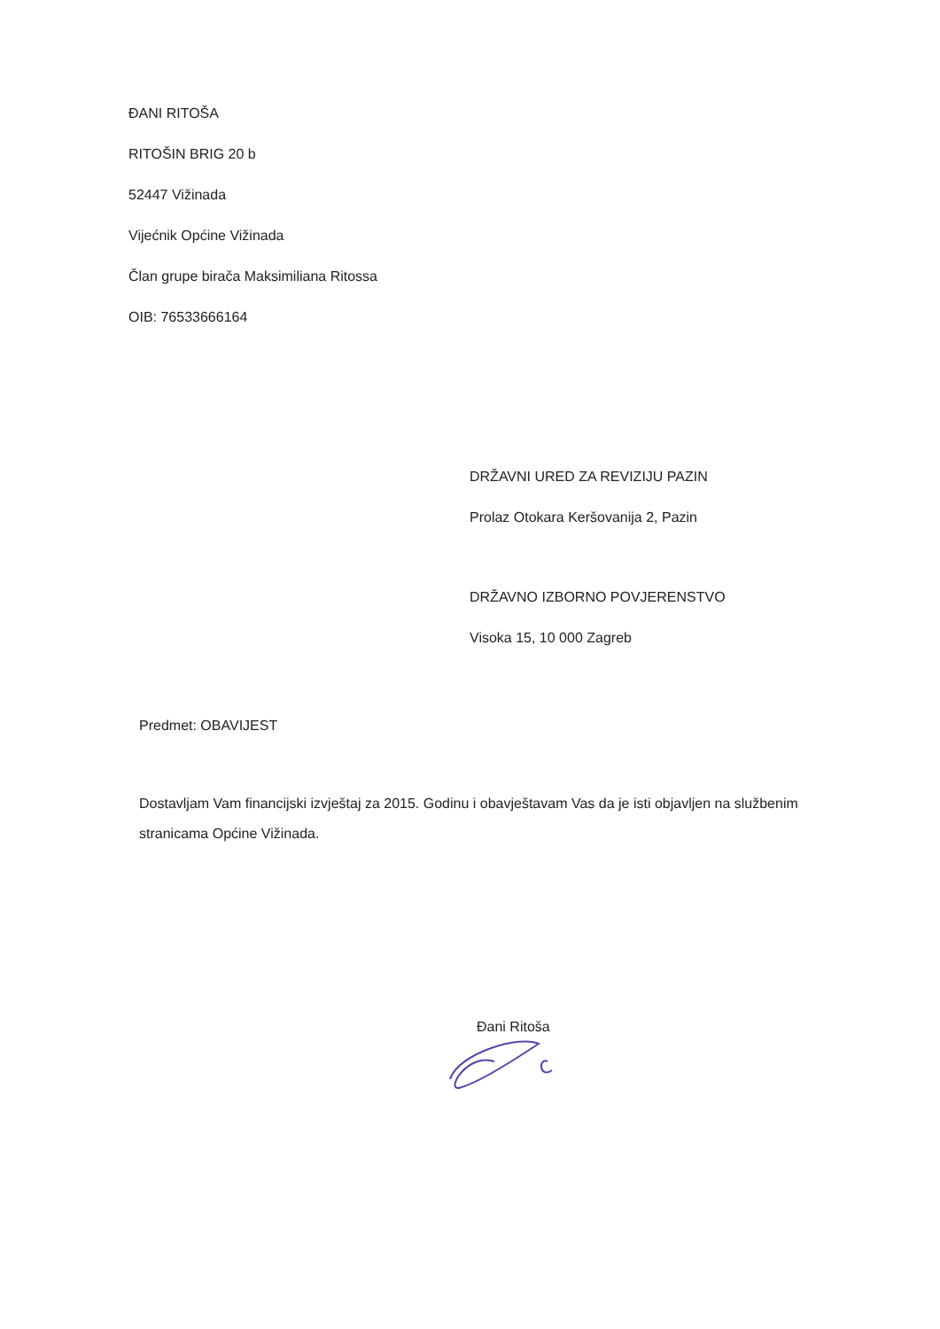ĐANI RITOŠA
RITOŠIN BRIG 20 b
52447 Vižinada
Vijećnik Općine Vižinada
Član grupe birača Maksimiliana Ritossa
OIB: 76533666164
DRŽAVNI URED ZA REVIZIJU PAZIN
Prolaz Otokara Keršovanija 2, Pazin
DRŽAVNO IZBORNO POVJERENSTVO
Visoka 15, 10 000 Zagreb
Predmet: OBAVIJEST
Dostavljam Vam financijski izvještaj za 2015. Godinu i obavještavam Vas da je isti objavljen na službenim stranicama Općine Vižinada.
Đani Ritoša